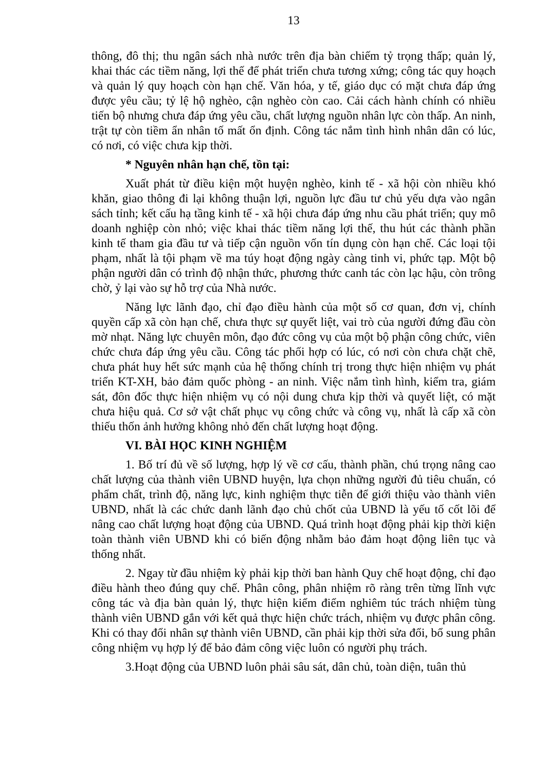13
thông, đô thị; thu ngân sách nhà nước trên địa bàn chiếm tỷ trọng thấp; quản lý, khai thác các tiềm năng, lợi thế để phát triển chưa tương xứng; công tác quy hoạch và quản lý quy hoạch còn hạn chế. Văn hóa, y tế, giáo dục có mặt chưa đáp ứng được yêu cầu; tỷ lệ hộ nghèo, cận nghèo còn cao. Cải cách hành chính có nhiều tiến bộ nhưng chưa đáp ứng yêu cầu, chất lượng nguồn nhân lực còn thấp. An ninh, trật tự còn tiềm ẩn nhân tố mất ổn định. Công tác nắm tình hình nhân dân có lúc, có nơi, có việc chưa kịp thời.
* Nguyên nhân hạn chế, tồn tại:
Xuất phát từ điều kiện một huyện nghèo, kinh tế - xã hội còn nhiều khó khăn, giao thông đi lại không thuận lợi, nguồn lực đầu tư chủ yếu dựa vào ngân sách tỉnh; kết cấu hạ tầng kinh tế - xã hội chưa đáp ứng nhu cầu phát triển; quy mô doanh nghiệp còn nhỏ; việc khai thác tiềm năng lợi thế, thu hút các thành phần kinh tế tham gia đầu tư và tiếp cận nguồn vốn tín dụng còn hạn chế. Các loại tội phạm, nhất là tội phạm về ma túy hoạt động ngày càng tinh vi, phức tạp. Một bộ phận người dân có trình độ nhận thức, phương thức canh tác còn lạc hậu, còn trông chờ, ỷ lại vào sự hỗ trợ của Nhà nước.
Năng lực lãnh đạo, chỉ đạo điều hành của một số cơ quan, đơn vị, chính quyền cấp xã còn hạn chế, chưa thực sự quyết liệt, vai trò của người đứng đầu còn mờ nhạt. Năng lực chuyên môn, đạo đức công vụ của một bộ phận công chức, viên chức chưa đáp ứng yêu cầu. Công tác phối hợp có lúc, có nơi còn chưa chặt chẽ, chưa phát huy hết sức mạnh của hệ thống chính trị trong thực hiện nhiệm vụ phát triển KT-XH, bảo đảm quốc phòng - an ninh. Việc nắm tình hình, kiểm tra, giám sát, đôn đốc thực hiện nhiệm vụ có nội dung chưa kịp thời và quyết liệt, có mặt chưa hiệu quả. Cơ sở vật chất phục vụ công chức và công vụ, nhất là cấp xã còn thiếu thốn ảnh hưởng không nhỏ đến chất lượng hoạt động.
VI. BÀI HỌC KINH NGHIỆM
1. Bố trí đủ về số lượng, hợp lý về cơ cấu, thành phần, chú trọng nâng cao chất lượng của thành viên UBND huyện, lựa chọn những người đủ tiêu chuẩn, có phẩm chất, trình độ, năng lực, kinh nghiệm thực tiễn để giới thiệu vào thành viên UBND, nhất là các chức danh lãnh đạo chủ chốt của UBND là yếu tố cốt lõi để nâng cao chất lượng hoạt động của UBND. Quá trình hoạt động phải kịp thời kiện toàn thành viên UBND khi có biến động nhằm bảo đảm hoạt động liên tục và thống nhất.
2. Ngay từ đầu nhiệm kỳ phải kịp thời ban hành Quy chế hoạt động, chỉ đạo điều hành theo đúng quy chế. Phân công, phân nhiệm rõ ràng trên từng lĩnh vực công tác và địa bàn quản lý, thực hiện kiểm điểm nghiêm túc trách nhiệm tùng thành viên UBND gắn với kết quả thực hiện chức trách, nhiệm vụ được phân công. Khi có thay đổi nhân sự thành viên UBND, cần phải kịp thời sửa đổi, bổ sung phân công nhiệm vụ hợp lý để bảo đảm công việc luôn có người phụ trách.
3.Hoạt động của UBND luôn phải sâu sát, dân chủ, toàn diện, tuân thủ